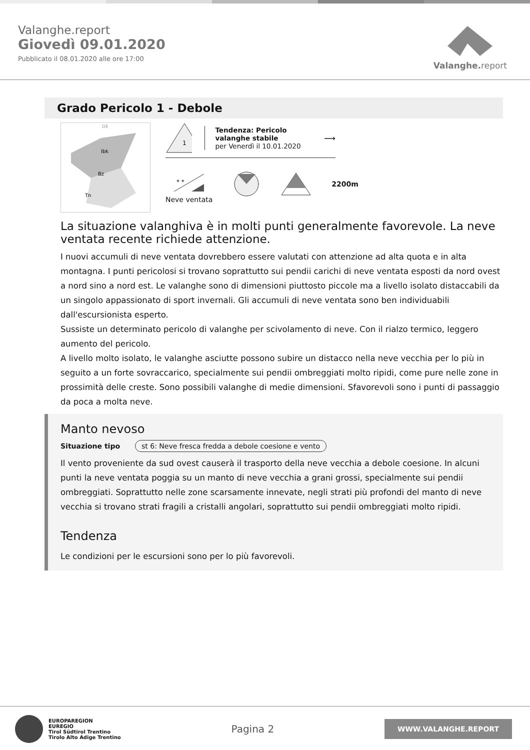Valanghe.report
Giovedì 09.01.2020
Pubblicato il 08.01.2020 alle ore 17:00
Valanghe.report
Grado Pericolo 1 - Debole
DE
Ibk
Bz
Tn
1
Tendenza: Pericolo valanghe stabile
per Venerdì il 10.01.2020
⟶
* *
Neve ventata
2200m
La situazione valanghiva è in molti punti generalmente favorevole. La neve ventata recente richiede attenzione.
I nuovi accumuli di neve ventata dovrebbero essere valutati con attenzione ad alta quota e in alta montagna. I punti pericolosi si trovano soprattutto sui pendii carichi di neve ventata esposti da nord ovest a nord sino a nord est. Le valanghe sono di dimensioni piuttosto piccole ma a livello isolato distaccabili da un singolo appassionato di sport invernali. Gli accumuli di neve ventata sono ben individuabili dall'escursionista esperto.
Sussiste un determinato pericolo di valanghe per scivolamento di neve. Con il rialzo termico, leggero aumento del pericolo.
A livello molto isolato, le valanghe asciutte possono subire un distacco nella neve vecchia per lo più in seguito a un forte sovraccarico, specialmente sui pendii ombreggiati molto ripidi, come pure nelle zone in prossimità delle creste. Sono possibili valanghe di medie dimensioni. Sfavorevoli sono i punti di passaggio da poca a molta neve.
Manto nevoso
Situazione tipo st 6: Neve fresca fredda a debole coesione e vento
Il vento proveniente da sud ovest causerà il trasporto della neve vecchia a debole coesione. In alcuni punti la neve ventata poggia su un manto di neve vecchia a grani grossi, specialmente sui pendii ombreggiati. Soprattutto nelle zone scarsamente innevate, negli strati più profondi del manto di neve vecchia si trovano strati fragili a cristalli angolari, soprattutto sui pendii ombreggiati molto ripidi.
Tendenza
Le condizioni per le escursioni sono per lo più favorevoli.
EUROPAREGION
EUREGIO
Tirol Südtirol Trentino
Tirolo Alto Adige Trentino
Pagina 2
WWW.VALANGHE.REPORT